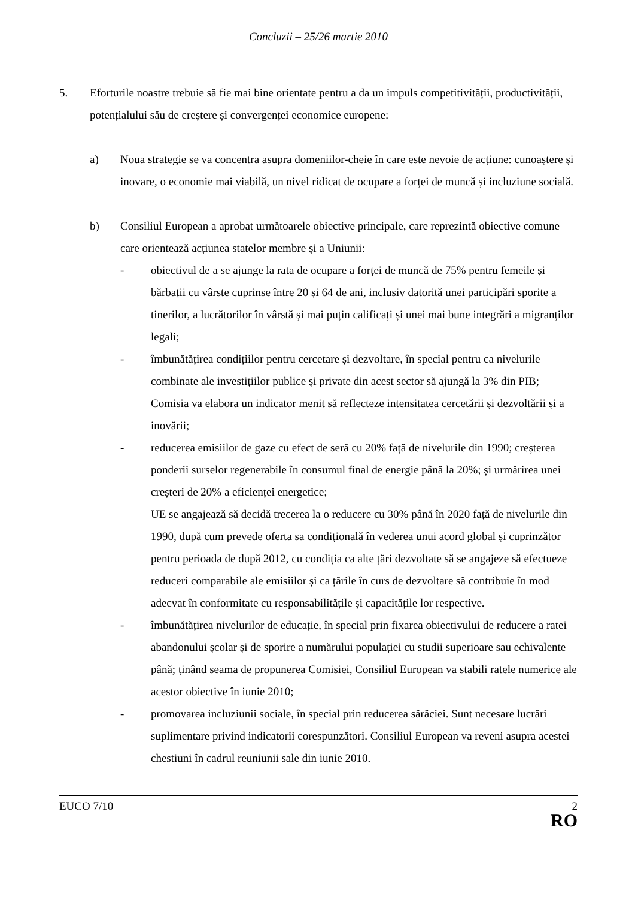Concluzii – 25/26 martie 2010
5. Eforturile noastre trebuie să fie mai bine orientate pentru a da un impuls competitivității, productivității, potențialului său de creștere și convergenței economice europene:
a) Noua strategie se va concentra asupra domeniilor-cheie în care este nevoie de acțiune: cunoaștere și inovare, o economie mai viabilă, un nivel ridicat de ocupare a forței de muncă și incluziune socială.
b) Consiliul European a aprobat următoarele obiective principale, care reprezintă obiective comune care orientează acțiunea statelor membre și a Uniunii:
- obiectivul de a se ajunge la rata de ocupare a forței de muncă de 75% pentru femeile și bărbații cu vârste cuprinse între 20 și 64 de ani, inclusiv datorită unei participări sporite a tinerilor, a lucrătorilor în vârstă și mai puțin calificați și unei mai bune integrări a migranților legali;
- îmbunătățirea condițiilor pentru cercetare și dezvoltare, în special pentru ca nivelurile combinate ale investițiilor publice și private din acest sector să ajungă la 3% din PIB; Comisia va elabora un indicator menit să reflecteze intensitatea cercetării și dezvoltării și a inovării;
- reducerea emisiilor de gaze cu efect de seră cu 20% față de nivelurile din 1990; creșterea ponderii surselor regenerabile în consumul final de energie până la 20%; și urmărirea unei creșteri de 20% a eficienței energetice;
UE se angajează să decidă trecerea la o reducere cu 30% până în 2020 față de nivelurile din 1990, după cum prevede oferta sa condițională în vederea unui acord global și cuprinzător pentru perioada de după 2012, cu condiția ca alte țări dezvoltate să se angajeze să efectueze reduceri comparabile ale emisiilor și ca țările în curs de dezvoltare să contribuie în mod adecvat în conformitate cu responsabilitățile și capacitățile lor respective.
- îmbunătățirea nivelurilor de educație, în special prin fixarea obiectivului de reducere a ratei abandonului școlar și de sporire a numărului populației cu studii superioare sau echivalente până; ținând seama de propunerea Comisiei, Consiliul European va stabili ratele numerice ale acestor obiective în iunie 2010;
- promovarea incluziunii sociale, în special prin reducerea sărăciei. Sunt necesare lucrări suplimentare privind indicatorii corespunzători. Consiliul European va reveni asupra acestei chestiuni în cadrul reuniunii sale din iunie 2010.
EUCO 7/10 2
RO